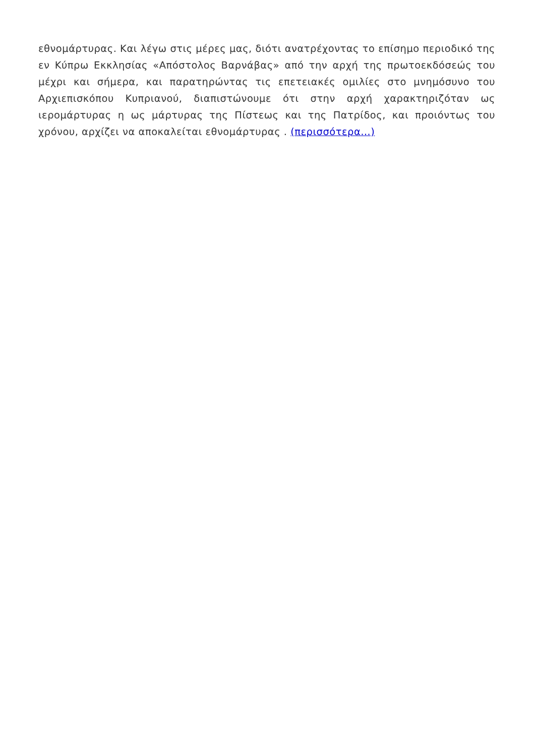εθνομάρτυρας. Και λέγω στις μέρες μας, διότι ανατρέχοντας το επίσημο περιοδικό της εν Κύπρω Εκκλησίας «Απόστολος Βαρνάβας» από την αρχή της πρωτοεκδόσεώς του μέχρι και σήμερα, και παρατηρώντας τις επετειακές ομιλίες στο μνημόσυνο του Αρχιεπισκόπου Κυπριανού, διαπιστώνουμε ότι στην αρχή χαρακτηριζόταν ως ιερομάρτυρας η ως μάρτυρας της Πίστεως και της Πατρίδος, και προιόντως του χρόνου, αρχίζει να αποκαλείται εθνομάρτυρας . (περισσότερα…)